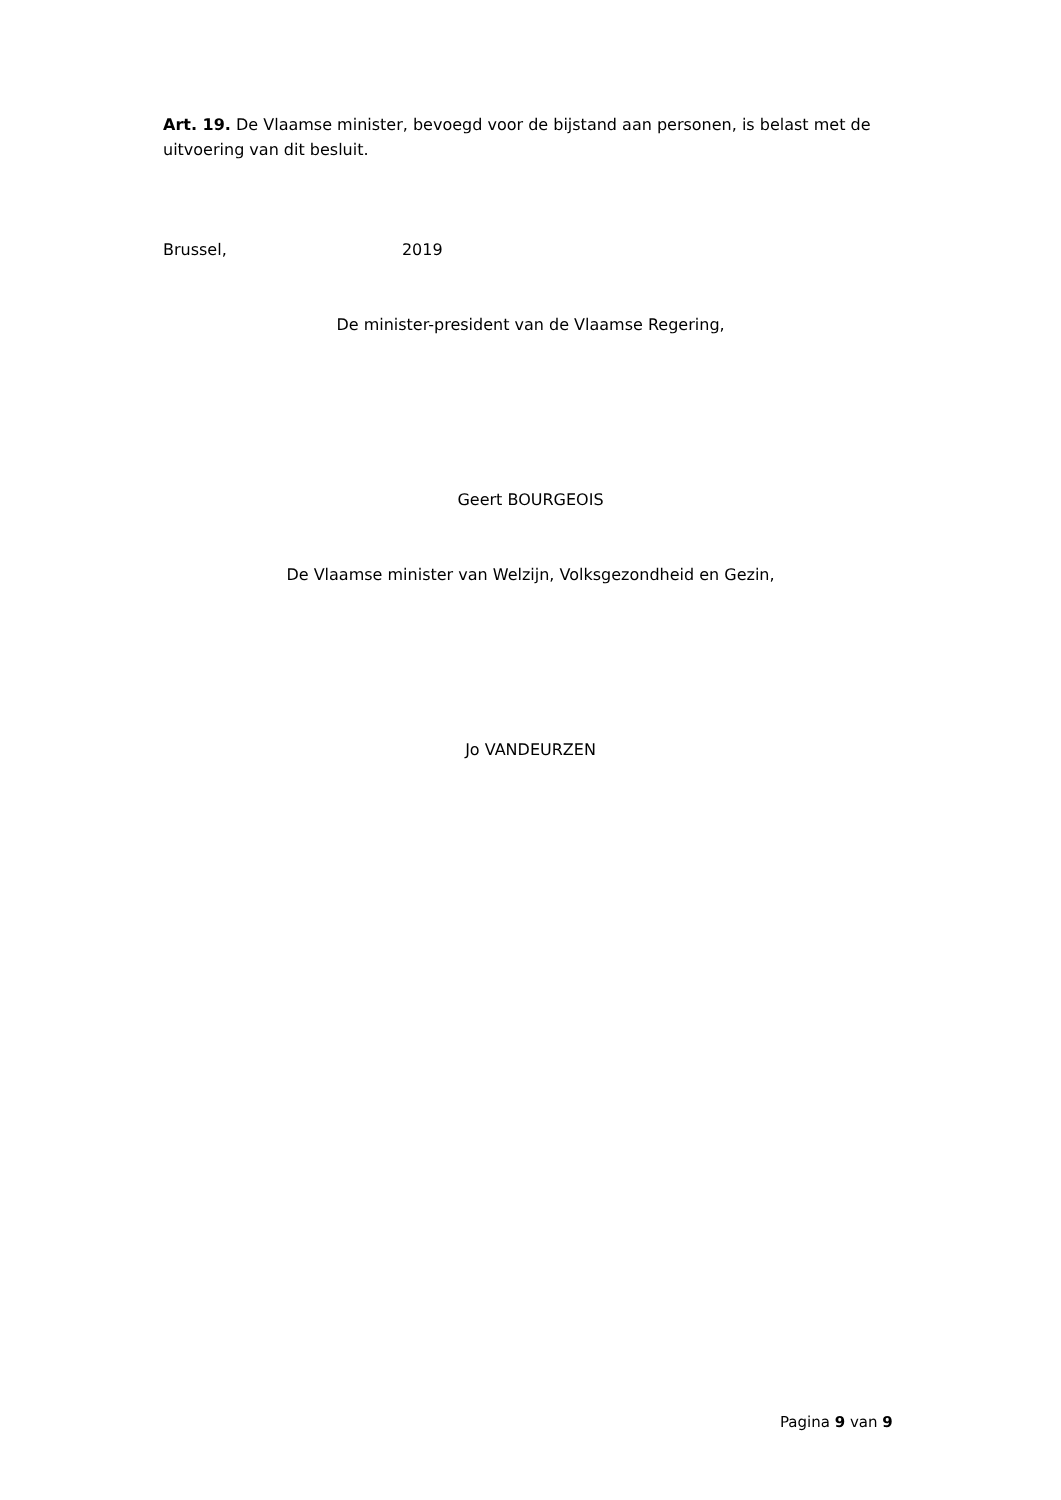Art. 19. De Vlaamse minister, bevoegd voor de bijstand aan personen, is belast met de uitvoering van dit besluit.
Brussel, 2019
De minister-president van de Vlaamse Regering,
Geert BOURGEOIS
De Vlaamse minister van Welzijn, Volksgezondheid en Gezin,
Jo VANDEURZEN
Pagina 9 van 9